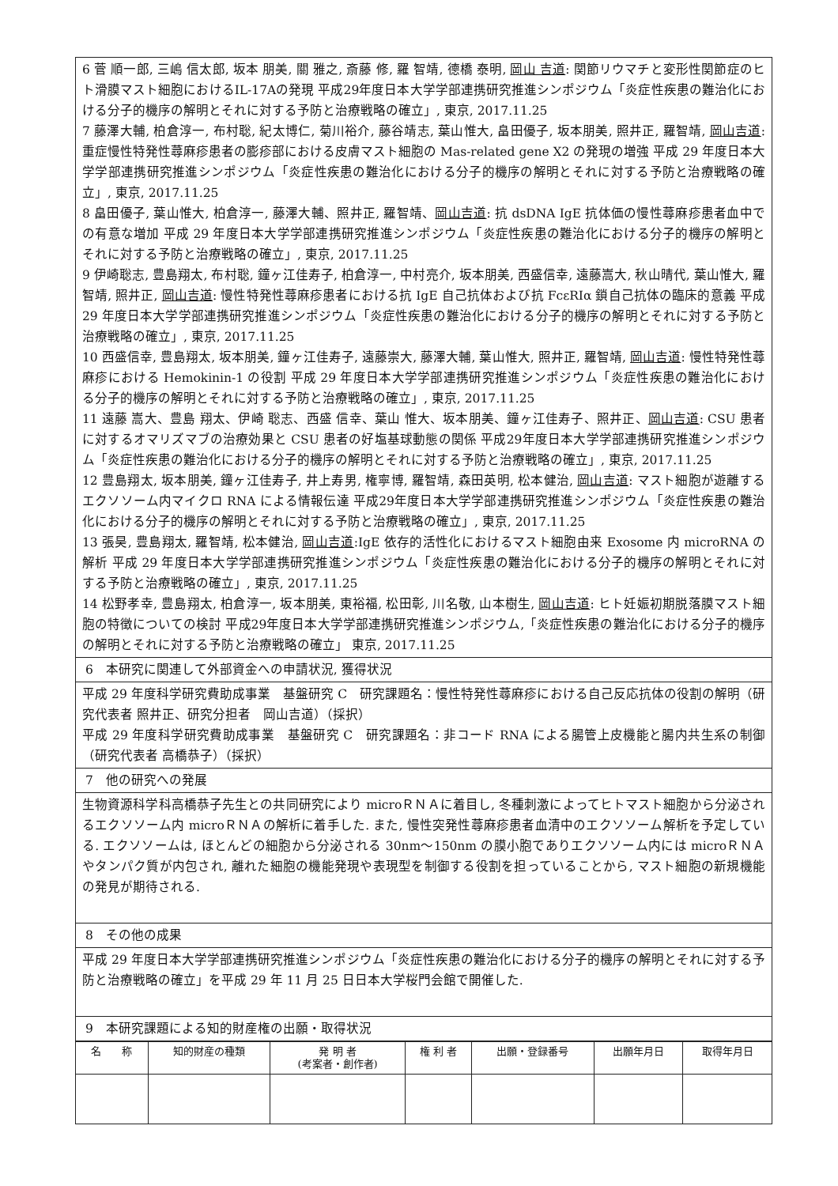| 6 菅 順一郎, 三嶋 信太郎, 坂本 朋美, 關 雅之, 斎藤 修, 羅 智靖, 德橋 泰明, 岡山 吉道 : 関節リウマチと変形性関節症のヒト滑膜マスト細胞におけるIL-17Aの発現 平成29年度日本大学学部連携研究推進シンポジウム「炎症性疾患の難治化における分子的機序の解明とそれに対する予防と治療戦略の確立」, 東京, 2017.11.25 7 藤澤大輔, 柏倉淳一, 布村聡, 紀太博仁, 菊川裕介, 藤谷靖志, 葉山惟大, 畠田優子, 坂本朋美, 照井正, 羅智靖, 岡山吉道 : 重症慢性特発性蕁麻疹患者の膨疹部における皮膚マスト細胞の Mas-related gene X2 の発現の増強 平成 29 年度日本大学学部連携研究推進シンポジウム「炎症性疾患の難治化における分子的機序の解明とそれに対する予防と治療戦略の確立」, 東京, 2017.11.25 8 畠田優子, 葉山惟大, 柏倉淳一, 藤澤大輔、照井正, 羅智靖、 岡山吉道 : 抗 dsDNA IgE 抗体価の慢性蕁麻疹患者血中での有意な増加 平成 29 年度日本大学学部連携研究推進シンポジウム「炎症性疾患の難治化における分子的機序の解明とそれに対する予防と治療戦略の確立」, 東京, 2017.11.25 9 伊崎聡志, 豊島翔太, 布村聡, 鐘ヶ江佳寿子, 柏倉淳一, 中村亮介, 坂本朋美, 西盛信幸, 遠藤嵩大, 秋山晴代, 葉山惟大, 羅智靖, 照井正, 岡山吉道 : 慢性特発性蕁麻疹患者における抗 IgE 自己抗体および抗 FcεRIα 鎖自己抗体の臨床的意義 平成 29 年度日本大学学部連携研究推進シンポジウム「炎症性疾患の難治化における分子的機序の解明とそれに対する予防と治療戦略の確立」, 東京, 2017.11.25 10 西盛信幸, 豊島翔太, 坂本朋美, 鐘ヶ江佳寿子, 遠藤崇大, 藤澤大輔, 葉山惟大, 照井正, 羅智靖, 岡山吉道 : 慢性特発性蕁麻疹における Hemokinin-1 の役割 平成 29 年度日本大学学部連携研究推進シンポジウム「炎症性疾患の難治化における分子的機序の解明とそれに対する予防と治療戦略の確立」, 東京, 2017.11.25 11 遠藤 嵩大、豊島 翔太、伊崎 聡志、西盛 信幸、葉山 惟大、坂本朋美、鐘ヶ江佳寿子、照井正、 岡山吉道 : CSU 患者に対するオマリズマブの治療効果と CSU 患者の好塩基球動態の関係 平成29年度日本大学学部連携研究推進シンポジウム「炎症性疾患の難治化における分子的機序の解明とそれに対する予防と治療戦略の確立」, 東京, 2017.11.25 12 豊島翔太, 坂本朋美, 鐘ヶ江佳寿子, 井上寿男, 権寧博, 羅智靖, 森田英明, 松本健治, 岡山吉道 : マスト細胞が遊離するエクソソーム内マイクロ RNA による情報伝達 平成29年度日本大学学部連携研究推進シンポジウム「炎症性疾患の難治化における分子的機序の解明とそれに対する予防と治療戦略の確立」, 東京, 2017.11.25 13 張昊, 豊島翔太, 羅智靖, 松本健治, 岡山吉道 :IgE 依存的活性化におけるマスト細胞由来 Exosome 内 microRNA の解析 平成 29 年度日本大学学部連携研究推進シンポジウム「炎症性疾患の難治化における分子的機序の解明とそれに対する予防と治療戦略の確立」, 東京, 2017.11.25 14 松野孝幸, 豊島翔太, 柏倉淳一, 坂本朋美, 東裕福, 松田彰, 川名敬, 山本樹生, 岡山吉道 : ヒト妊娠初期脱落膜マスト細胞の特徴についての検討 平成29年度日本大学学部連携研究推進シンポジウム,「炎症性疾患の難治化における分子的機序の解明とそれに対する予防と治療戦略の確立」 東京, 2017.11.25 |
| 6 本研究に関連して外部資金への申請状況, 獲得状況 |
| 平成 29 年度科学研究費助成事業 基盤研究 C 研究課題名：慢性特発性蕁麻疹における自己反応抗体の役割の解明（研究代表者 照井正、研究分担者 岡山吉道）（採択） 平成 29 年度科学研究費助成事業 基盤研究 C 研究課題名：非コード RNA による腸管上皮機能と腸内共生系の制御（研究代表者 高橋恭子）（採択） |
| 7 他の研究への発展 |
| 生物資源科学科高橋恭子先生との共同研究により microＲＮＡに着目し, 冬種刺激によってヒトマスト細胞から分泌されるエクソソーム内 microＲＮＡの解析に着手した. また, 慢性突発性蕁麻疹患者血清中のエクソソーム解析を予定している. エクソソームは, ほとんどの細胞から分泌される 30nm〜150nm の膜小胞でありエクソソーム内には microＲＮＡやタンパク質が内包され, 離れた細胞の機能発現や表現型を制御する役割を担っていることから, マスト細胞の新規機能の発見が期待される. |
| 8 その他の成果 |
| 平成 29 年度日本大学学部連携研究推進シンポジウム「炎症性疾患の難治化における分子的機序の解明とそれに対する予防と治療戦略の確立」を平成 29 年 11 月 25 日日本大学桜門会館で開催した. |
| 9 本研究課題による知的財産権の出願・取得状況 |
| 名 称 | 知的財産の種類 | 発 明 者 (考案者・創作者) | 権 利 者 | 出願・登録番号 | 出願年月日 | 取得年月日 |
| --- | --- | --- | --- | --- | --- | --- |